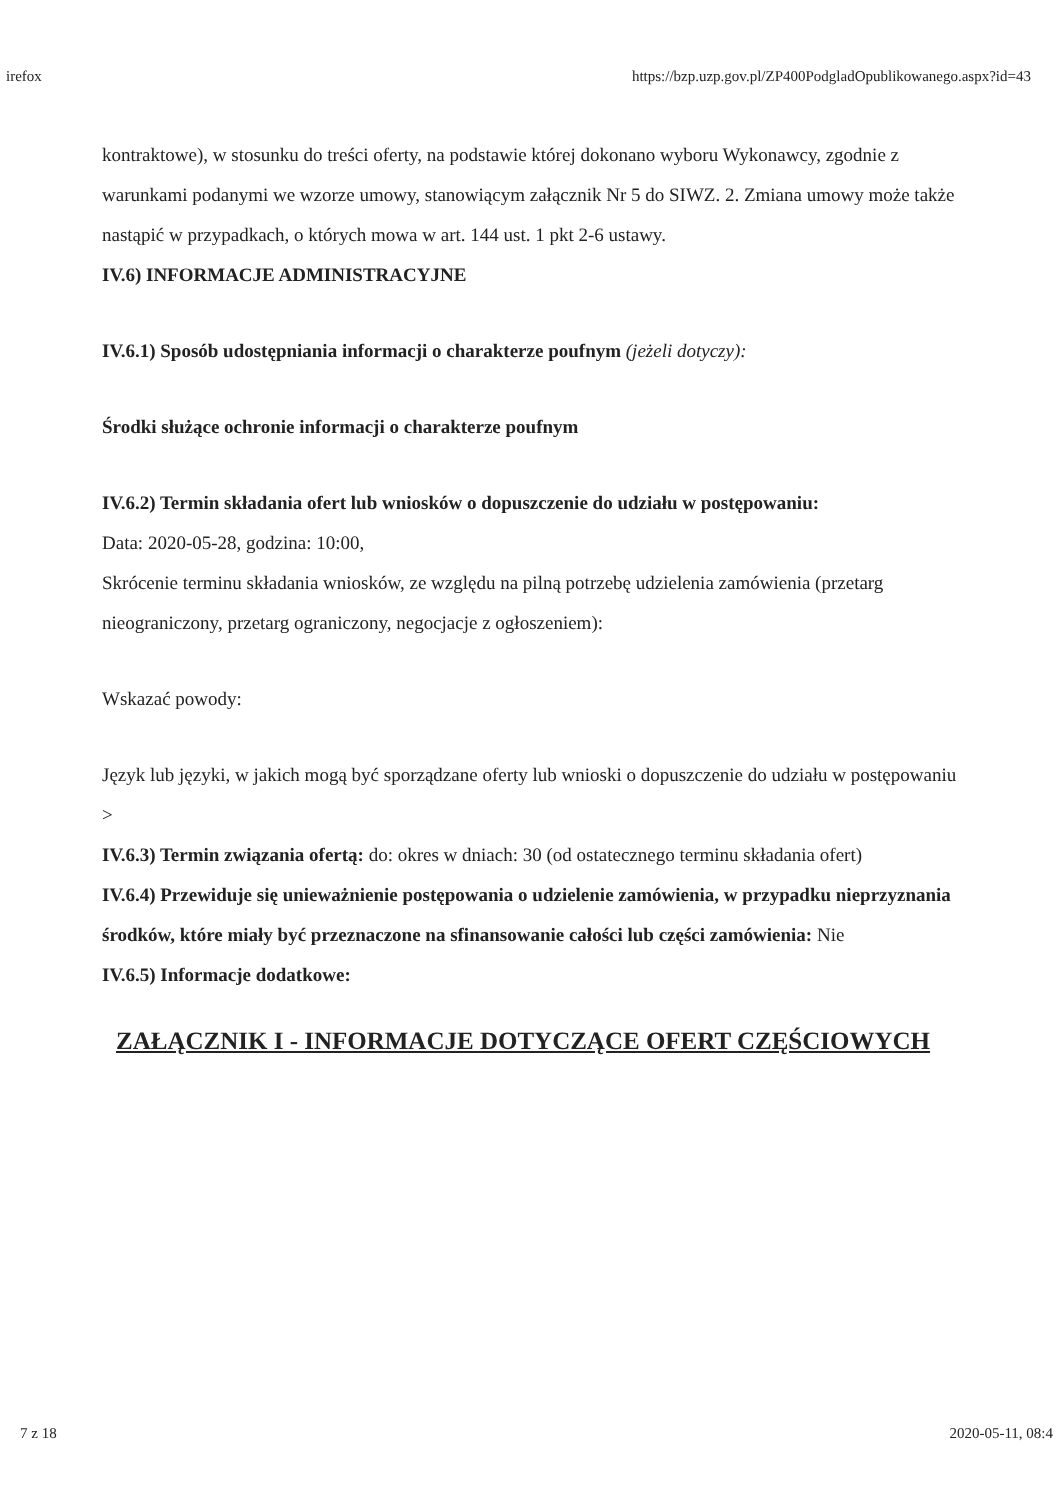irefox https://bzp.uzp.gov.pl/ZP400PodgladOpublikowanego.aspx?id=43
kontraktowe), w stosunku do treści oferty, na podstawie której dokonano wyboru Wykonawcy, zgodnie z warunkami podanymi we wzorze umowy, stanowiącym załącznik Nr 5 do SIWZ. 2. Zmiana umowy może także nastąpić w przypadkach, o których mowa w art. 144 ust. 1 pkt 2-6 ustawy.
IV.6) INFORMACJE ADMINISTRACYJNE
IV.6.1) Sposób udostępniania informacji o charakterze poufnym (jeżeli dotyczy):
Środki służące ochronie informacji o charakterze poufnym
IV.6.2) Termin składania ofert lub wniosków o dopuszczenie do udziału w postępowaniu:
Data: 2020-05-28, godzina: 10:00,
Skrócenie terminu składania wniosków, ze względu na pilną potrzebę udzielenia zamówienia (przetarg nieograniczony, przetarg ograniczony, negocjacje z ogłoszeniem):
Wskazać powody:
Język lub języki, w jakich mogą być sporządzane oferty lub wnioski o dopuszczenie do udziału w postępowaniu
>
IV.6.3) Termin związania ofertą: do: okres w dniach: 30 (od ostatecznego terminu składania ofert)
IV.6.4) Przewiduje się unieważnienie postępowania o udzielenie zamówienia, w przypadku nieprzyznania środków, które miały być przeznaczone na sfinansowanie całości lub części zamówienia: Nie
IV.6.5) Informacje dodatkowe:
ZAŁĄCZNIK I - INFORMACJE DOTYCZĄCE OFERT CZĘŚCIOWYCH
7 z 18 2020-05-11, 08:4